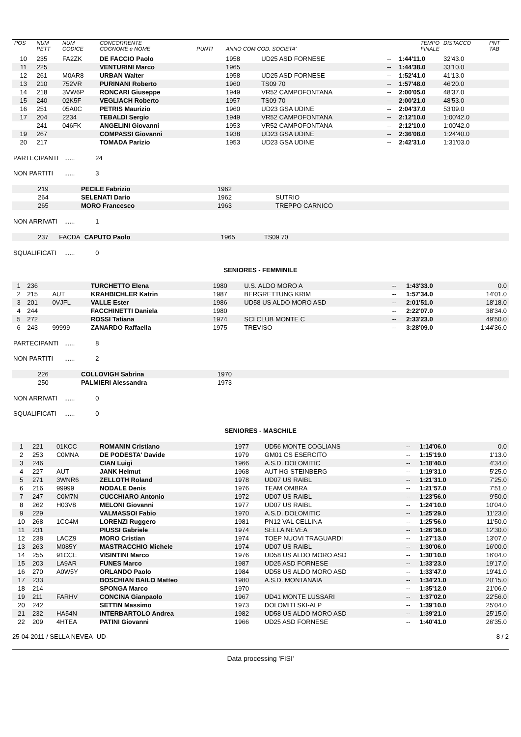| POS | NUM PETT | NUM CODICE | CONCORRENTE COGNOME e NOME | PUNTI | ANNO COM COD. SOCIETA' | | TEMPO FINALE | DISTACCO | PNT TAB |
| --- | --- | --- | --- | --- | --- | --- | --- | --- | --- |
| 10 | 235 | FA2ZK | DE FACCIO Paolo | | 1958 UD25 ASD FORNESE | -- | 1:44'11.0 | 32'43.0 | |
| 11 | 225 | | VENTURINI Marco | | 1965 | -- | 1:44'38.0 | 33'10.0 | |
| 12 | 261 | M0AR8 | URBAN Walter | | 1958 UD25 ASD FORNESE | -- | 1:52'41.0 | 41'13.0 | |
| 13 | 210 | 752VR | PURINANI Roberto | | 1960 TS09 70 | -- | 1:57'48.0 | 46'20.0 | |
| 14 | 218 | 3VW6P | RONCARI Giuseppe | | 1949 VR52 CAMPOFONTANA | -- | 2:00'05.0 | 48'37.0 | |
| 15 | 240 | 02K5F | VEGLIACH Roberto | | 1957 TS09 70 | -- | 2:00'21.0 | 48'53.0 | |
| 16 | 251 | 05A0C | PETRIS Maurizio | | 1960 UD23 GSA UDINE | -- | 2:04'37.0 | 53'09.0 | |
| 17 | 204 | 2234 | TEBALDI Sergio | | 1949 VR52 CAMPOFONTANA | -- | 2:12'10.0 | 1:00'42.0 | |
| | 241 | 046FK | ANGELINI Giovanni | | 1953 VR52 CAMPOFONTANA | -- | 2:12'10.0 | 1:00'42.0 | |
| 19 | 267 | | COMPASSI Giovanni | | 1938 UD23 GSA UDINE | -- | 2:36'08.0 | 1:24'40.0 | |
| 20 | 217 | | TOMADA Parizio | | 1953 UD23 GSA UDINE | -- | 2:42'31.0 | 1:31'03.0 | |
PARTECIPANTI ...... 24
NON PARTITI ...... 3
| | 219 | PECILE Fabrizio | 1962 | |
| | 264 | SELENATI Dario | 1962 | SUTRIO |
| | 265 | MORO Francesco | 1963 | TREPPO CARNICO |
NON ARRIVATI ...... 1
| | 237 FACDA | CAPUTO Paolo | 1965 | TS09 70 |
SQUALIFICATI ...... 0
SENIORES - FEMMINILE
| 1 | 236 | | TURCHETTO Elena | 1980 | U.S. ALDO MORO A | -- | 1:43'33.0 | 0.0 |
| 2 | 215 | AUT | KRAHBICHLER Katrin | 1987 | BERGRETTUNG KRIM | -- | 1:57'34.0 | 14'01.0 |
| 3 | 201 | 0VJFL | VALLE Ester | 1986 | UD58 US ALDO MORO ASD | -- | 2:01'51.0 | 18'18.0 |
| 4 | 244 | | FACCHINETTI Daniela | 1980 | | -- | 2:22'07.0 | 38'34.0 |
| 5 | 272 | | ROSSI Tatiana | 1974 | SCI CLUB MONTE C | -- | 2:33'23.0 | 49'50.0 |
| 6 | 243 | 99999 | ZANARDO Raffaella | 1975 | TREVISO | -- | 3:28'09.0 | 1:44'36.0 |
PARTECIPANTI ...... 8
NON PARTITI ...... 2
| | 226 | COLLOVIGH Sabrina | 1970 |
| | 250 | PALMIERI Alessandra | 1973 |
NON ARRIVATI ...... 0
SQUALIFICATI ...... 0
SENIORES - MASCHILE
| 1 | 221 | 01KCC | ROMANIN Cristiano | 1977 | UD56 MONTE COGLIANS | -- | 1:14'06.0 | 0.0 |
| 2 | 253 | C0MNA | DE PODESTA' Davide | 1979 | GM01 CS ESERCITO | -- | 1:15'19.0 | 1'13.0 |
| 3 | 246 | | CIAN Luigi | 1966 | A.S.D. DOLOMITIC | -- | 1:18'40.0 | 4'34.0 |
| 4 | 227 | AUT | JANK Helmut | 1968 | AUT HG STEINBERG | -- | 1:19'31.0 | 5'25.0 |
| 5 | 271 | 3WNR6 | ZELLOTH Roland | 1978 | UD07 US RAIBL | -- | 1:21'31.0 | 7'25.0 |
| 6 | 216 | 99999 | NODALE Denis | 1976 | TEAM OMBRA | -- | 1:21'57.0 | 7'51.0 |
| 7 | 247 | C0M7N | CUCCHIARO Antonio | 1972 | UD07 US RAIBL | -- | 1:23'56.0 | 9'50.0 |
| 8 | 262 | H03V8 | MELONI Giovanni | 1977 | UD07 US RAIBL | -- | 1:24'10.0 | 10'04.0 |
| 9 | 229 | | VALMASSOI Fabio | 1970 | A.S.D. DOLOMITIC | -- | 1:25'29.0 | 11'23.0 |
| 10 | 268 | 1CC4M | LORENZI Ruggero | 1981 | PN12 VAL CELLINA | -- | 1:25'56.0 | 11'50.0 |
| 11 | 231 | | PIUSSI Gabriele | 1974 | SELLA NEVEA | -- | 1:26'36.0 | 12'30.0 |
| 12 | 238 | LACZ9 | MORO Cristian | 1974 | TOEP NUOVI TRAGUARDI | -- | 1:27'13.0 | 13'07.0 |
| 13 | 263 | M085Y | MASTRACCHIO Michele | 1974 | UD07 US RAIBL | -- | 1:30'06.0 | 16'00.0 |
| 14 | 255 | 91CCE | VISINTINI Marco | 1976 | UD58 US ALDO MORO ASD | -- | 1:30'10.0 | 16'04.0 |
| 15 | 203 | LA9AR | FUNES Marco | 1987 | UD25 ASD FORNESE | -- | 1:33'23.0 | 19'17.0 |
| 16 | 270 | A0W5Y | ORLANDO Paolo | 1984 | UD58 US ALDO MORO ASD | -- | 1:33'47.0 | 19'41.0 |
| 17 | 233 | | BOSCHIAN BAILO Matteo | 1980 | A.S.D. MONTANAIA | -- | 1:34'21.0 | 20'15.0 |
| 18 | 214 | | SPONGA Marco | 1970 | | -- | 1:35'12.0 | 21'06.0 |
| 19 | 211 | FARHV | CONCINA Gianpaolo | 1967 | UD41 MONTE LUSSARI | -- | 1:37'02.0 | 22'56.0 |
| 20 | 242 | | SETTIN Massimo | 1973 | DOLOMITI SKI-ALP | -- | 1:39'10.0 | 25'04.0 |
| 21 | 232 | HA54N | INTERBARTOLO Andrea | 1982 | UD58 US ALDO MORO ASD | -- | 1:39'21.0 | 25'15.0 |
| 22 | 209 | 4HTEA | PATINI Giovanni | 1966 | UD25 ASD FORNESE | -- | 1:40'41.0 | 26'35.0 |
25-04-2011 / SELLA NEVEA- UD- 8 / 2
Data processing 'FISI'